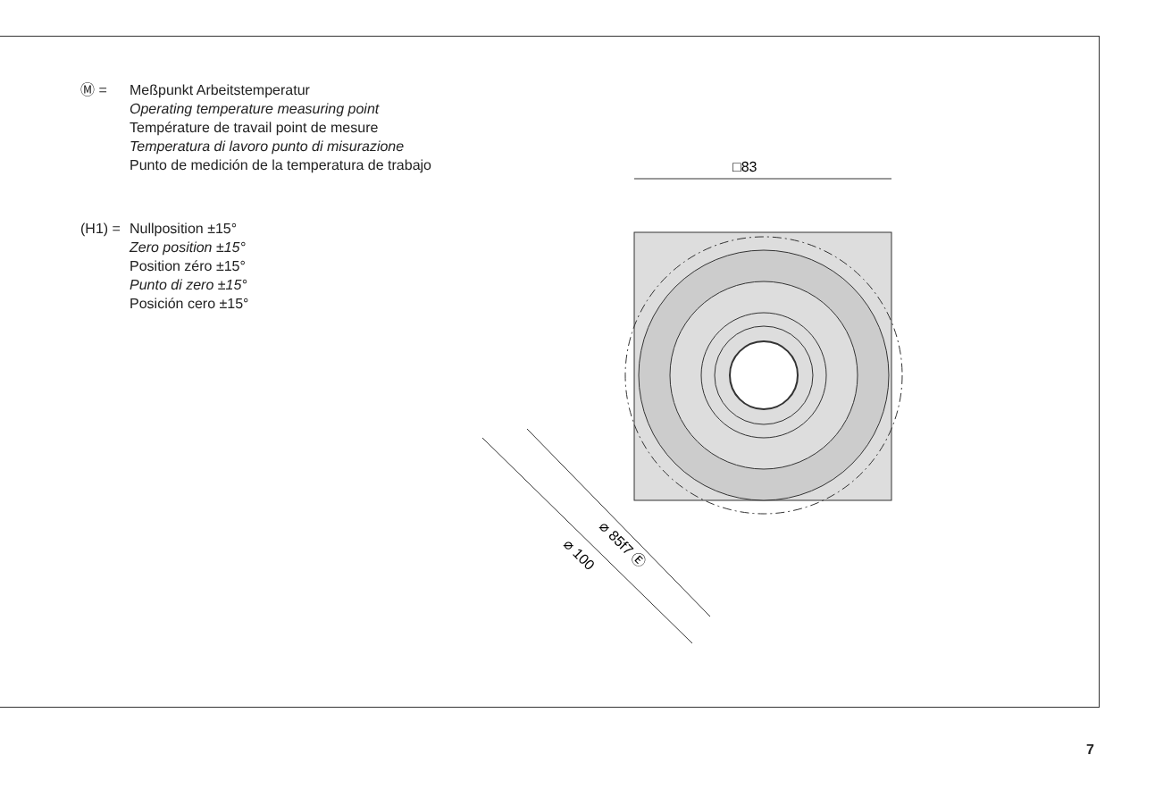Ⓜ = Meßpunkt Arbeitstemperatur
Operating temperature measuring point
Température de travail point de mesure
Temperatura di lavoro punto di misurazione
Punto de medición de la temperatura de trabajo
(H1) =
Nullposition ±15°
Zero position ±15°
Position zéro ±15°
Punto di zero ±15°
Posición cero ±15°
□83
⌀ 85f7 Ⓔ
⌀ 100
7